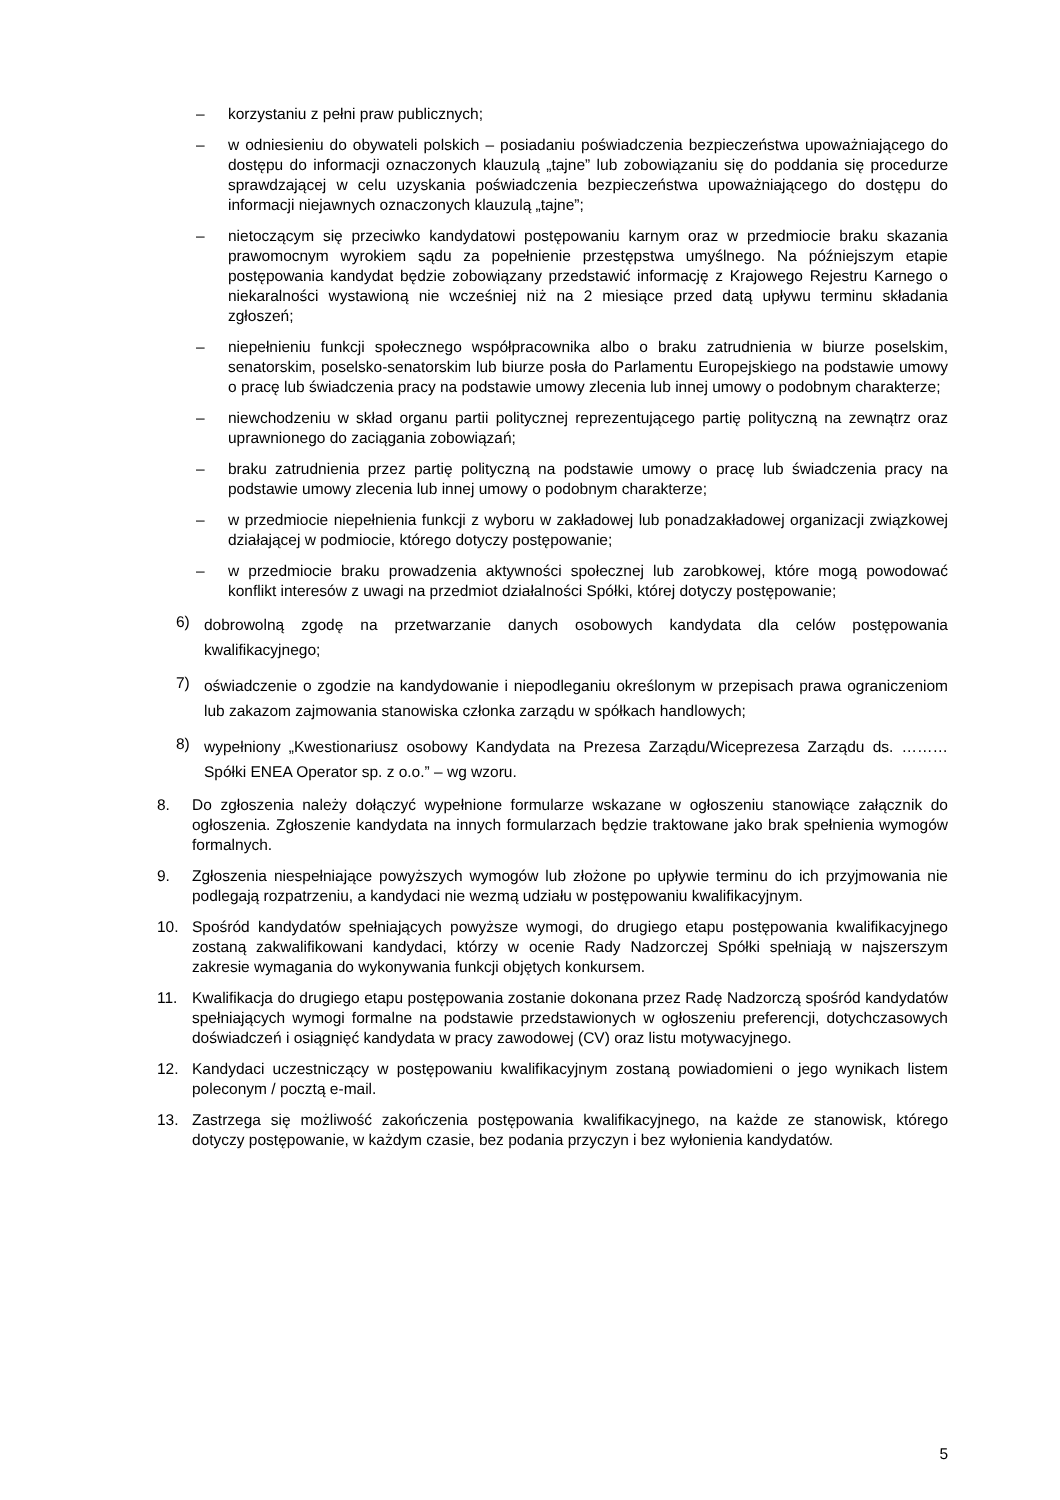– korzystaniu z pełni praw publicznych;
– w odniesieniu do obywateli polskich – posiadaniu poświadczenia bezpieczeństwa upoważniającego do dostępu do informacji oznaczonych klauzulą „tajne” lub zobowiązaniu się do poddania się procedurze sprawdzającej w celu uzyskania poświadczenia bezpieczeństwa upoważniającego do dostępu do informacji niejawnych oznaczonych klauzulą „tajne”;
– nietoczącym się przeciwko kandydatowi postępowaniu karnym oraz w przedmiocie braku skazania prawomocnym wyrokiem sądu za popełnienie przestępstwa umyślnego. Na późniejszym etapie postępowania kandydat będzie zobowiązany przedstawić informację z Krajowego Rejestru Karnego o niekaralności wystawioną nie wcześniej niż na 2 miesiące przed datą upływu terminu składania zgłoszeń;
– niepełnieniu funkcji społecznego współpracownika albo o braku zatrudnienia w biurze poselskim, senatorskim, poselsko-senatorskim lub biurze posła do Parlamentu Europejskiego na podstawie umowy o pracę lub świadczenia pracy na podstawie umowy zlecenia lub innej umowy o podobnym charakterze;
– niewchodzeniu w skład organu partii politycznej reprezentującego partię polityczną na zewnątrz oraz uprawnionego do zaciągania zobowiązań;
– braku zatrudnienia przez partię polityczną na podstawie umowy o pracę lub świadczenia pracy na podstawie umowy zlecenia lub innej umowy o podobnym charakterze;
– w przedmiocie niepełnienia funkcji z wyboru w zakładowej lub ponadzakładowej organizacji związkowej działającej w podmiocie, którego dotyczy postępowanie;
– w przedmiocie braku prowadzenia aktywności społecznej lub zarobkowej, które mogą powodować konflikt interesów z uwagi na przedmiot działalności Spółki, której dotyczy postępowanie;
6)
dobrowolną zgodę na przetwarzanie danych osobowych kandydata dla celów postępowania kwalifikacyjnego;
7)
oświadczenie o zgodzie na kandydowanie i niepodleganiu określonym w przepisach prawa ograniczeniom lub zakazom zajmowania stanowiska członka zarządu w spółkach handlowych;
8)
wypełniony „Kwestionariusz osobowy Kandydata na Prezesa Zarządu/Wiceprezesa Zarządu ds. ……… Spółki ENEA Operator sp. z o.o.” – wg wzoru.
8. Do zgłoszenia należy dołączyć wypełnione formularze wskazane w ogłoszeniu stanowiące załącznik do ogłoszenia. Zgłoszenie kandydata na innych formularzach będzie traktowane jako brak spełnienia wymogów formalnych.
9. Zgłoszenia niespełniające powyższych wymogów lub złożone po upływie terminu do ich przyjmowania nie podlegają rozpatrzeniu, a kandydaci nie wezmą udziału w postępowaniu kwalifikacyjnym.
10. Spośród kandydatów spełniających powyższe wymogi, do drugiego etapu postępowania kwalifikacyjnego zostaną zakwalifikowani kandydaci, którzy w ocenie Rady Nadzorczej Spółki spełniają w najszerszym zakresie wymagania do wykonywania funkcji objętych konkursem.
11. Kwalifikacja do drugiego etapu postępowania zostanie dokonana przez Radę Nadzorczą spośród kandydatów spełniających wymogi formalne na podstawie przedstawionych w ogłoszeniu preferencji, dotychczasowych doświadczeń i osiągnięć kandydata w pracy zawodowej (CV) oraz listu motywacyjnego.
12. Kandydaci uczestniczący w postępowaniu kwalifikacyjnym zostaną powiadomieni o jego wynikach listem poleconym / pocztą e-mail.
13. Zastrzega się możliwość zakończenia postępowania kwalifikacyjnego, na każde ze stanowisk, którego dotyczy postępowanie, w każdym czasie, bez podania przyczyn i bez wyłonienia kandydatów.
5